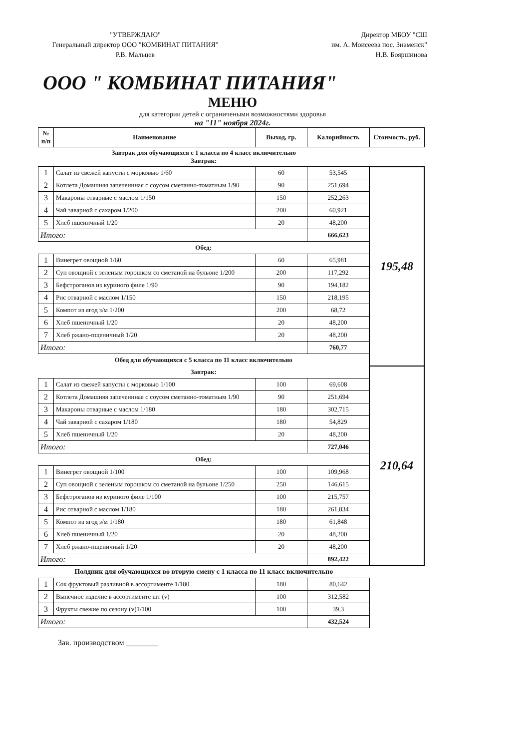"УТВЕРЖДАЮ"
Генеральный директор ООО "КОМБИНАТ ПИТАНИЯ"
Р.В. Мальцев
Директор МБОУ "СШ
им. А. Моисеева пос. Знаменск"
Н.В. Бояршинова
ООО " КОМБИНАТ ПИТАНИЯ"
МЕНЮ
для категории детей с ограничеными возможностями здоровья
на "11" ноября 2024г.
| № п/п | Наименование | Выход, гр. | Калорийность | Стоимость, руб. |
| --- | --- | --- | --- | --- |
| Завтрак для обучающихся с 1 класса по 4 класс включительно Завтрак: | | | | |
| 1 | Салат из свежей капусты с морковью 1/60 | 60 | 53,545 | 195,48 |
| 2 | Котлета Домашняя запеченнная с соусом сметанно-томатным 1/90 | 90 | 251,694 | |
| 3 | Макароны отварные с маслом 1/150 | 150 | 252,263 | |
| 4 | Чай заварной с сахаром 1/200 | 200 | 60,921 | |
| 5 | Хлеб пшеничный 1/20 | 20 | 48,200 | |
| Итого: | | | 666,623 | |
| Обед: | | | | |
| 1 | Винегрет овощной 1/60 | 60 | 65,981 | |
| 2 | Суп овощной с зеленым горошком со сметаной на бульоне 1/200 | 200 | 117,292 | |
| 3 | Бефстроганов из куриного филе 1/90 | 90 | 194,182 | |
| 4 | Рис отварной с маслом 1/150 | 150 | 218,195 | |
| 5 | Компот из ягод з/м 1/200 | 200 | 68,72 | |
| 6 | Хлеб пшеничный 1/20 | 20 | 48,200 | |
| 7 | Хлеб ржано-пщеничный 1/20 | 20 | 48,200 | |
| Итого: | | | 760,77 | |
| Обед для обучающихся с 5 класса по 11 класс включительно | | | | |
| Завтрак: | | | | 210,64 |
| 1 | Салат из свежей капусты с морковью 1/100 | 100 | 69,608 | |
| 2 | Котлета Домашняя запеченнная с соусом сметанно-томатным 1/90 | 90 | 251,694 | |
| 3 | Макароны отварные с маслом 1/180 | 180 | 302,715 | |
| 4 | Чай заварной с сахаром 1/180 | 180 | 54,829 | |
| 5 | Хлеб пшеничный 1/20 | 20 | 48,200 | |
| Итого: | | | 727,046 | |
| Обед: | | | | |
| 1 | Винегрет овощной 1/100 | 100 | 109,968 | |
| 2 | Суп овощной с зеленым горошком со сметаной на бульоне 1/250 | 250 | 146,615 | |
| 3 | Бефстроганов из куриного филе 1/100 | 100 | 215,757 | |
| 4 | Рис отварной с маслом 1/180 | 180 | 261,834 | |
| 5 | Компот из ягод з/м 1/180 | 180 | 61,848 | |
| 6 | Хлеб пшеничный 1/20 | 20 | 48,200 | |
| 7 | Хлеб ржано-пщеничный 1/20 | 20 | 48,200 | |
| Итого: | | | 892,422 | |
| Полдник для обучающихся во вторую смену с 1 класса по 11 класс включительно | | | | |
| 1 | Сок фруктовый разливной в ассортименте 1/180 | 180 | 80,642 | |
| 2 | Выпечное изделие в ассортименте шт (v) | 100 | 312,582 | |
| 3 | Фрукты свежие по сезону (v)1/100 | 100 | 39,3 | |
| Итого: | | | 432,524 | |
Зав. производством ________